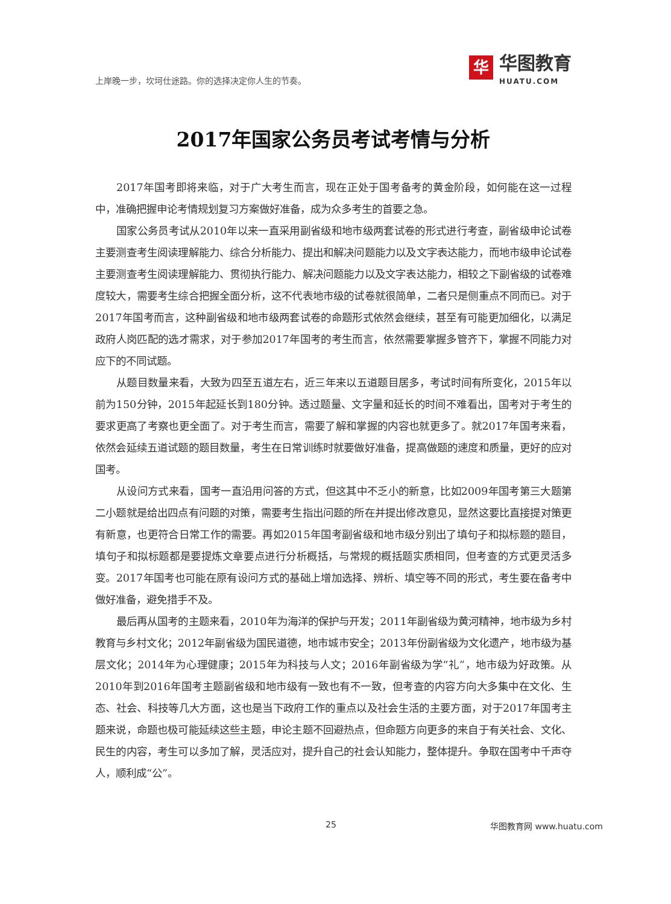上岸晚一步，坎坷仕途路。你的选择决定你人生的节奏。
华
华图教育
HUATU.COM
2017年国家公务员考试考情与分析
2017年国考即将来临，对于广大考生而言，现在正处于国考备考的黄金阶段，如何能在这一过程中，准确把握申论考情规划复习方案做好准备，成为众多考生的首要之急。
国家公务员考试从2010年以来一直采用副省级和地市级两套试卷的形式进行考查，副省级申论试卷主要测查考生阅读理解能力、综合分析能力、提出和解决问题能力以及文字表达能力，而地市级申论试卷主要测查考生阅读理解能力、贯彻执行能力、解决问题能力以及文字表达能力，相较之下副省级的试卷难度较大，需要考生综合把握全面分析，这不代表地市级的试卷就很简单，二者只是侧重点不同而已。对于2017年国考而言，这种副省级和地市级两套试卷的命题形式依然会继续，甚至有可能更加细化，以满足政府人岗匹配的选才需求，对于参加2017年国考的考生而言，依然需要掌握多管齐下，掌握不同能力对应下的不同试题。
从题目数量来看，大致为四至五道左右，近三年来以五道题目居多，考试时间有所变化，2015年以前为150分钟，2015年起延长到180分钟。透过题量、文字量和延长的时间不难看出，国考对于考生的要求更高了考察也更全面了。对于考生而言，需要了解和掌握的内容也就更多了。就2017年国考来看，依然会延续五道试题的题目数量，考生在日常训练时就要做好准备，提高做题的速度和质量，更好的应对国考。
从设问方式来看，国考一直沿用问答的方式，但这其中不乏小的新意，比如2009年国考第三大题第二小题就是给出四点有问题的对策，需要考生指出问题的所在并提出修改意见，显然这要比直接提对策更有新意，也更符合日常工作的需要。再如2015年国考副省级和地市级分别出了填句子和拟标题的题目，填句子和拟标题都是要提炼文章要点进行分析概括，与常规的概括题实质相同，但考查的方式更灵活多变。2017年国考也可能在原有设问方式的基础上增加选择、辨析、填空等不同的形式，考生要在备考中做好准备，避免措手不及。
最后再从国考的主题来看，2010年为海洋的保护与开发；2011年副省级为黄河精神，地市级为乡村教育与乡村文化；2012年副省级为国民道德，地市城市安全；2013年份副省级为文化遗产，地市级为基层文化；2014年为心理健康；2015年为科技与人文；2016年副省级为学“礼”，地市级为好政策。从2010年到2016年国考主题副省级和地市级有一致也有不一致，但考查的内容方向大多集中在文化、生态、社会、科技等几大方面，这也是当下政府工作的重点以及社会生活的主要方面，对于2017年国考主题来说，命题也极可能延续这些主题，申论主题不回避热点，但命题方向更多的来自于有关社会、文化、民生的内容，考生可以多加了解，灵活应对，提升自己的社会认知能力，整体提升。争取在国考中千声夺人，顺利成“公”。
25 华图教育网 www.huatu.com